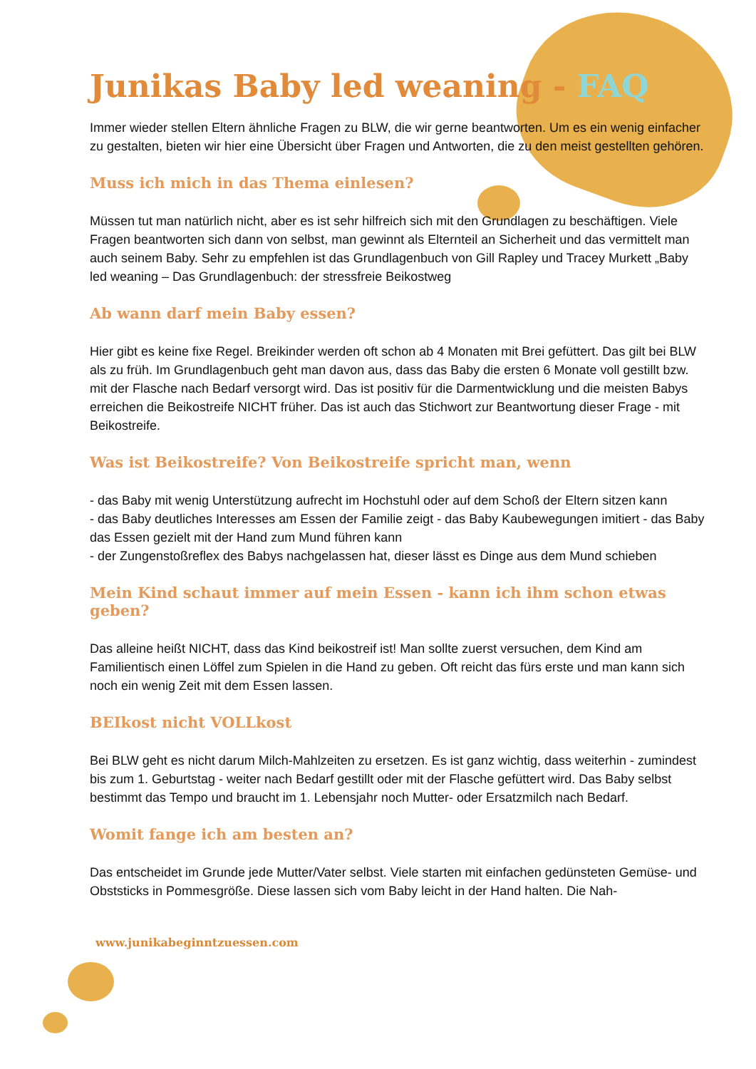Junikas Baby led weaning - FAQ
Immer wieder stellen Eltern ähnliche Fragen zu BLW, die wir gerne beantworten. Um es ein wenig einfacher zu gestalten, bieten wir hier eine Übersicht über Fragen und Antworten, die zu den meist gestellten gehören.
Muss ich mich in das Thema einlesen?
Müssen tut man natürlich nicht, aber es ist sehr hilfreich sich mit den Grundlagen zu beschäftigen. Viele Fragen beantworten sich dann von selbst, man gewinnt als Elternteil an Sicherheit und das vermittelt man auch seinem Baby. Sehr zu empfehlen ist das Grundlagenbuch von Gill Rapley und Tracey Murkett „Baby led weaning – Das Grundlagenbuch: der stressfreie Beikostweg
Ab wann darf mein Baby essen?
Hier gibt es keine fixe Regel. Breikinder werden oft schon ab 4 Monaten mit Brei gefüttert. Das gilt bei BLW als zu früh. Im Grundlagenbuch geht man davon aus, dass das Baby die ersten 6 Monate voll gestillt bzw. mit der Flasche nach Bedarf versorgt wird. Das ist positiv für die Darmentwicklung und die meisten Babys erreichen die Beikostreife NICHT früher. Das ist auch das Stichwort zur Beantwortung dieser Frage - mit Beikostreife.
Was ist Beikostreife? Von Beikostreife spricht man, wenn
- das Baby mit wenig Unterstützung aufrecht im Hochstuhl oder auf dem Schoß der Eltern sitzen kann
- das Baby deutliches Interesses am Essen der Familie zeigt - das Baby Kaubewegungen imitiert - das Baby das Essen gezielt mit der Hand zum Mund führen kann
- der Zungenstoßreflex des Babys nachgelassen hat, dieser lässt es Dinge aus dem Mund schieben
Mein Kind schaut immer auf mein Essen - kann ich ihm schon etwas geben?
Das alleine heißt NICHT, dass das Kind beikostreif ist! Man sollte zuerst versuchen, dem Kind am Familientisch einen Löffel zum Spielen in die Hand zu geben. Oft reicht das fürs erste und man kann sich noch ein wenig Zeit mit dem Essen lassen.
BEIkost nicht VOLLkost
Bei BLW geht es nicht darum Milch-Mahlzeiten zu ersetzen. Es ist ganz wichtig, dass weiterhin - zumindest bis zum 1. Geburtstag - weiter nach Bedarf gestillt oder mit der Flasche gefüttert wird. Das Baby selbst bestimmt das Tempo und braucht im 1. Lebensjahr noch Mutter- oder Ersatzmilch nach Bedarf.
Womit fange ich am besten an?
Das entscheidet im Grunde jede Mutter/Vater selbst. Viele starten mit einfachen gedünsteten Gemüse- und Obststicks in Pommesgröße. Diese lassen sich vom Baby leicht in der Hand halten. Die Nah-
www.junikabeginntzuessen.com